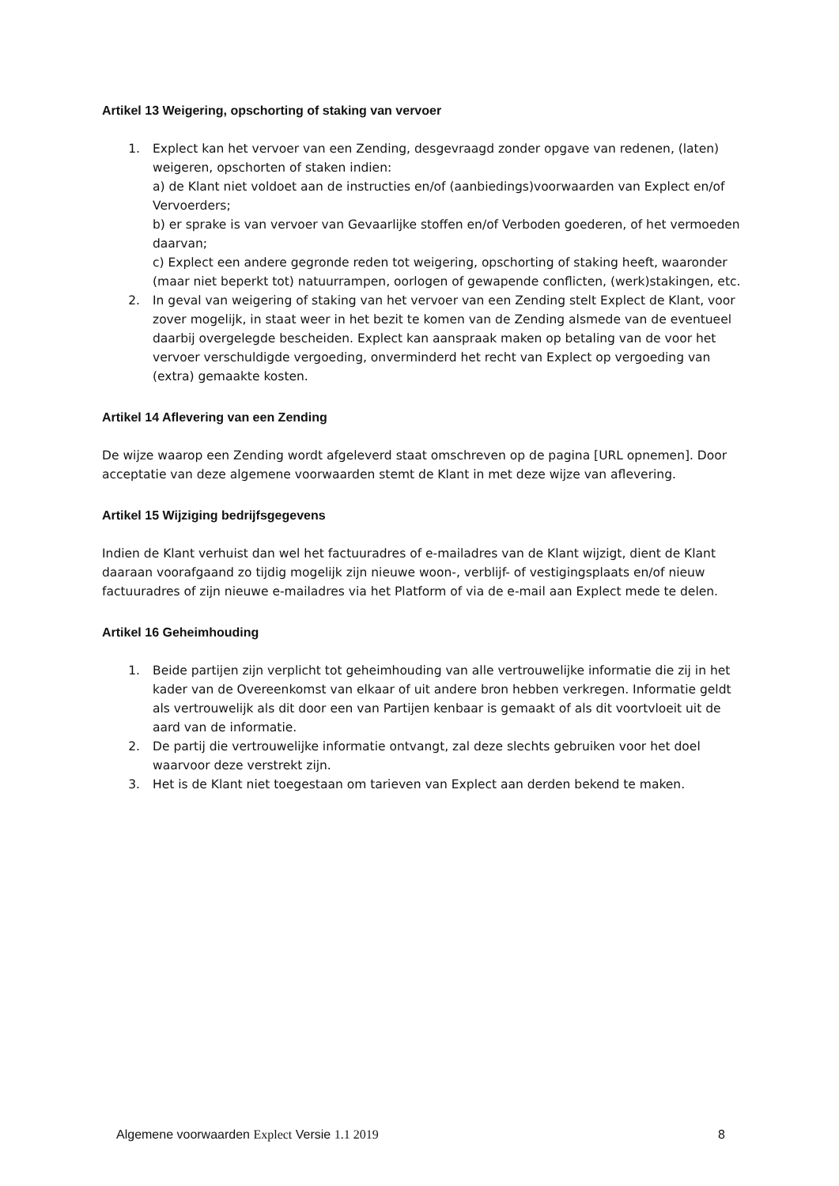Artikel 13 Weigering, opschorting of staking van vervoer
1. Explect kan het vervoer van een Zending, desgevraagd zonder opgave van redenen, (laten) weigeren, opschorten of staken indien:
a) de Klant niet voldoet aan de instructies en/of (aanbiedings)voorwaarden van Explect en/of Vervoerders;
b) er sprake is van vervoer van Gevaarlijke stoffen en/of Verboden goederen, of het vermoeden daarvan;
c) Explect een andere gegronde reden tot weigering, opschorting of staking heeft, waaronder (maar niet beperkt tot) natuurrampen, oorlogen of gewapende conflicten, (werk)stakingen, etc.
2. In geval van weigering of staking van het vervoer van een Zending stelt Explect de Klant, voor zover mogelijk, in staat weer in het bezit te komen van de Zending alsmede van de eventueel daarbij overgelegde bescheiden. Explect kan aanspraak maken op betaling van de voor het vervoer verschuldigde vergoeding, onverminderd het recht van Explect op vergoeding van (extra) gemaakte kosten.
Artikel 14 Aflevering van een Zending
De wijze waarop een Zending wordt afgeleverd staat omschreven op de pagina [URL opnemen]. Door acceptatie van deze algemene voorwaarden stemt de Klant in met deze wijze van aflevering.
Artikel 15 Wijziging bedrijfsgegevens
Indien de Klant verhuist dan wel het factuuradres of e-mailadres van de Klant wijzigt, dient de Klant daaraan voorafgaand zo tijdig mogelijk zijn nieuwe woon-, verblijf- of vestigingsplaats en/of nieuw factuuradres of zijn nieuwe e-mailadres via het Platform of via de e-mail aan Explect mede te delen.
Artikel 16 Geheimhouding
1. Beide partijen zijn verplicht tot geheimhouding van alle vertrouwelijke informatie die zij in het kader van de Overeenkomst van elkaar of uit andere bron hebben verkregen. Informatie geldt als vertrouwelijk als dit door een van Partijen kenbaar is gemaakt of als dit voortvloeit uit de aard van de informatie.
2. De partij die vertrouwelijke informatie ontvangt, zal deze slechts gebruiken voor het doel waarvoor deze verstrekt zijn.
3. Het is de Klant niet toegestaan om tarieven van Explect aan derden bekend te maken.
Algemene voorwaarden Explect Versie 1.1 2019 8